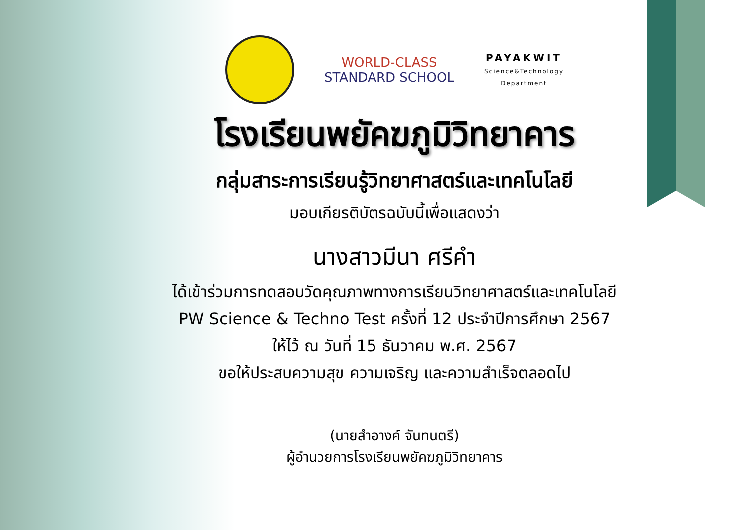WORLD-CLASS
STANDARD SCHOOL
PAYAKWIT
Science&Technology
Department
โรงเรียนพยัคฆภูมิวิทยาคาร
กลุ่มสาระการเรียนรู้วิทยาศาสตร์และเทคโนโลยี
มอบเกียรติบัตรฉบับนี้เพื่อแสดงว่า
นางสาวมีนา ศรีคำ
ได้เข้าร่วมการทดสอบวัดคุณภาพทางการเรียนวิทยาศาสตร์และเทคโนโลยี
PW Science & Techno Test ครั้งที่ 12 ประจำปีการศึกษา 2567
ให้ไว้ ณ วันที่ 15 ธันวาคม พ.ศ. 2567
ขอให้ประสบความสุข ความเจริญ และความสำเร็จตลอดไป
(นายสำอางค์ จันทนตรี)
ผู้อำนวยการโรงเรียนพยัคฆภูมิวิทยาคาร